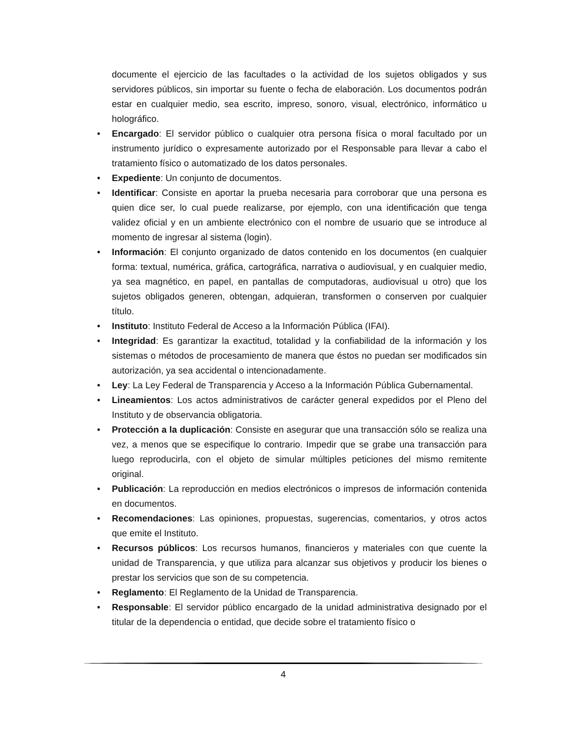documente el ejercicio de las facultades o la actividad de los sujetos obligados y sus servidores públicos, sin importar su fuente o fecha de elaboración. Los documentos podrán estar en cualquier medio, sea escrito, impreso, sonoro, visual, electrónico, informático u holográfico.
• Encargado: El servidor público o cualquier otra persona física o moral facultado por un instrumento jurídico o expresamente autorizado por el Responsable para llevar a cabo el tratamiento físico o automatizado de los datos personales.
• Expediente: Un conjunto de documentos.
• Identificar: Consiste en aportar la prueba necesaria para corroborar que una persona es quien dice ser, lo cual puede realizarse, por ejemplo, con una identificación que tenga validez oficial y en un ambiente electrónico con el nombre de usuario que se introduce al momento de ingresar al sistema (login).
• Información: El conjunto organizado de datos contenido en los documentos (en cualquier forma: textual, numérica, gráfica, cartográfica, narrativa o audiovisual, y en cualquier medio, ya sea magnético, en papel, en pantallas de computadoras, audiovisual u otro) que los sujetos obligados generen, obtengan, adquieran, transformen o conserven por cualquier título.
• Instituto: Instituto Federal de Acceso a la Información Pública (IFAI).
• Integridad: Es garantizar la exactitud, totalidad y la confiabilidad de la información y los sistemas o métodos de procesamiento de manera que éstos no puedan ser modificados sin autorización, ya sea accidental o intencionadamente.
• Ley: La Ley Federal de Transparencia y Acceso a la Información Pública Gubernamental.
• Lineamientos: Los actos administrativos de carácter general expedidos por el Pleno del Instituto y de observancia obligatoria.
• Protección a la duplicación: Consiste en asegurar que una transacción sólo se realiza una vez, a menos que se especifique lo contrario. Impedir que se grabe una transacción para luego reproducirla, con el objeto de simular múltiples peticiones del mismo remitente original.
• Publicación: La reproducción en medios electrónicos o impresos de información contenida en documentos.
• Recomendaciones: Las opiniones, propuestas, sugerencias, comentarios, y otros actos que emite el Instituto.
• Recursos públicos: Los recursos humanos, financieros y materiales con que cuente la unidad de Transparencia, y que utiliza para alcanzar sus objetivos y producir los bienes o prestar los servicios que son de su competencia.
• Reglamento: El Reglamento de la Unidad de Transparencia.
• Responsable: El servidor público encargado de la unidad administrativa designado por el titular de la dependencia o entidad, que decide sobre el tratamiento físico o
4